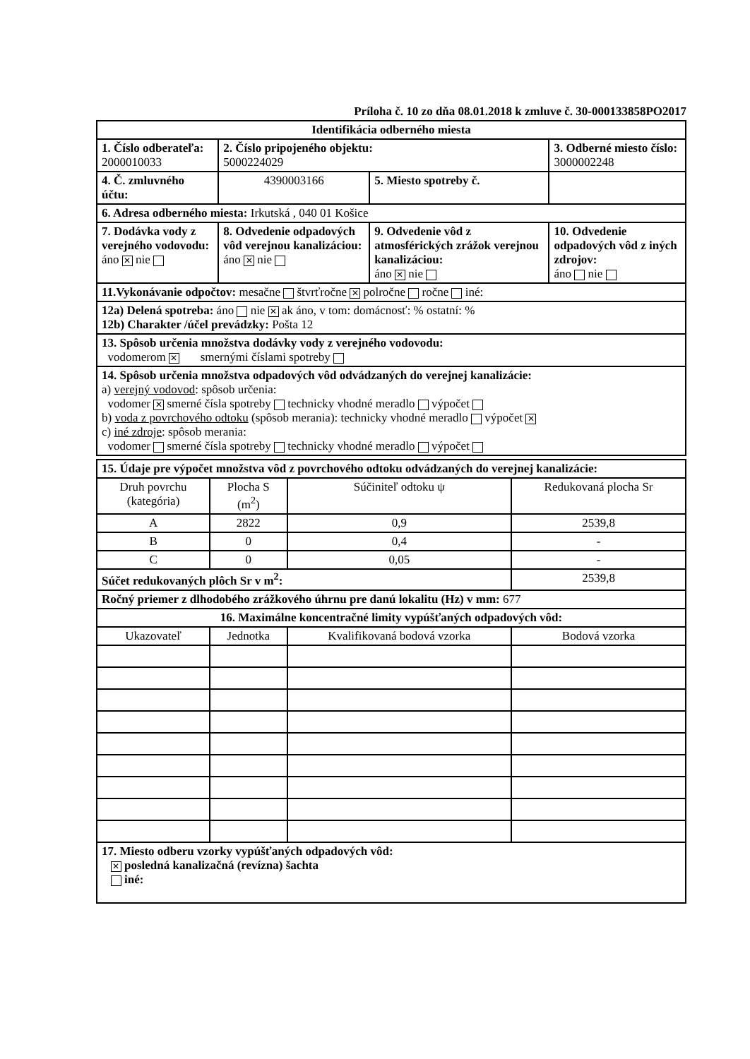Príloha č. 10 zo dňa 08.01.2018 k zmluve č. 30-000133858PO2017
| Identifikácia odberného miesta | | | |
| 1. Číslo odberateľa: 2000010033 | 2. Číslo pripojeného objektu: 5000224029 | | 3. Odberné miesto číslo: 3000002248 |
| 4. Č. zmluvného účtu: | 4390003166 | 5. Miesto spotreby č. | |
| 6. Adresa odberného miesta: Irkutská , 040 01 Košice | | | |
| 7. Dodávka vody z verejného vodovodu: áno ✕ nie | 8. Odvedenie odpadových vôd verejnou kanalizáciou: áno ✕ nie | 9. Odvedenie vôd z atmosférických zrážok verejnou kanalizáciou: áno ✕ nie | 10. Odvedenie odpadových vôd z iných zdrojov: áno nie |
| 11.Vykonávanie odpočtov: mesačne štvrťročne ✕ polročne ročne iné: | | | |
| 12a) Delená spotreba: áno nie ✕ ak áno, v tom: domácnosť: % ostatní: % 12b) Charakter /účel prevádzky: Pošta 12 | | | |
| 13. Spôsob určenia množstva dodávky vody z verejného vodovodu: vodomerom ✕ smernými číslami spotreby | | | |
| 14. Spôsob určenia množstva odpadových vôd odvádzaných do verejnej kanalizácie: a) verejný vodovod : spôsob určenia: vodomer ✕ smerné čísla spotreby technicky vhodné meradlo výpočet b) voda z povrchového odtoku (spôsob merania): technicky vhodné meradlo výpočet ✕ c) iné zdroje : spôsob merania: vodomer smerné čísla spotreby technicky vhodné meradlo výpočet | | | |
| 15. Údaje pre výpočet množstva vôd z povrchového odtoku odvádzaných do verejnej kanalizácie: | | | |
| Druh povrchu (kategória) | Plocha S (m<sup>2</sup>) | Súčiniteľ odtoku ψ | Redukovaná plocha Sr |
| A | 2822 | 0,9 | 2539,8 |
| B | 0 | 0,4 | - |
| C | 0 | 0,05 | - |
| Súčet redukovaných plôch Sr v m<sup>2</sup>: | | | 2539,8 |
| Ročný priemer z dlhodobého zrážkového úhrnu pre danú lokalitu (Hz) v mm: 677 | | | |
| 16. Maximálne koncentračné limity vypúšťaných odpadových vôd: | | | |
| Ukazovateľ | Jednotka | Kvalifikovaná bodová vzorka | Bodová vzorka |
| 17. Miesto odberu vzorky vypúšťaných odpadových vôd: ✕ posledná kanalizačná (revízna) šachta iné: | | | |